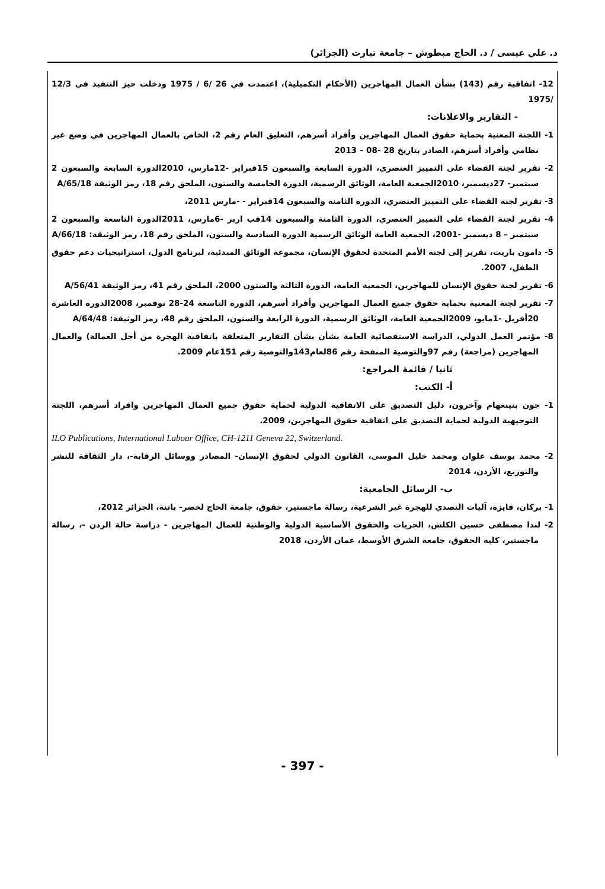د. علي عيسى / د. الحاج مبطوش – جامعة تيارت (الجزائر)
12- اتفاقية رقم (143) بشأن العمال المهاجرين (الأحكام التكميلية)، اعتمدت في 26 /6 / 1975 ودخلت حيز التنفيذ في 12/3 /1975
- التقارير والاعلانات:
1- اللجنة المعنية بحماية حقوق العمال المهاجرين وأفراد أسرهم، التعليق العام رقم 2، الخاص بالعمال المهاجرين في وضع غير نظامي وأفراد أسرهم، الصادر بتاريخ 28 -08 – 2013
2- تقرير لجنة القضاء على التمييز العنصري، الدورة السابعة والسبعون 15فبراير -12مارس، 2010الدورة السابعة والسبعون 2 سبتمبر- 27ديسمبر، 2010الجمعية العامة، الوثائق الرسمية، الدورة الخامسة والستون، الملحق رقم 18، رمز الوثيقة A/65/18
3- تقرير لجنة القضاء على التمييز العنصري، الدورة الثامنة والسبعون 14فبراير - -مارس 2011،
4- تقرير لجنة القضاء على التمييز العنصري، الدورة الثامنة والسبعون 14فب اربر -6مارس، 2011الدورة التاسعة والسبعون 2 سبتمبر – 8 ديسمبر -2001، الجمعية العامة الوثائق الرسمية الدورة السادسة والستون، الملحق رقم 18، رمز الوثيقة: A/66/18
5- دامون باريت، تقرير إلى لجنة الأمم المتحدة لحقوق الإنسان، مجموعة الوثائق المبدئية، لبرنامج الدول، استراتيجيات دعم حقوق الطفل، 2007.
6- تقرير لجنة حقوق الإنسان للمهاجرين، الجمعية العامة، الدورة الثالثة والستون 2000، الملحق رقم 41، رمز الوثيقة A/56/41
7- تقرير لجنة المعنية بحماية حقوق جميع العمال المهاجرين وأفراد أسرهم، الدورة التاسعة 24-28 نوفمبر، 2008الدورة العاشرة 20أفريل -1مايو، 2009الجمعية العامة، الوثائق الرسمية، الدورة الرابعة والستون، الملحق رقم 48، رمز الوثيقة: A/64/48
8- مؤتمر العمل الدولي، الدراسة الاستقصائية العامة بشأن بشأن التقارير المتعلقة باتفاقية الهجرة من أجل العمالة) والعمال المهاجرين (مراجعة) رقم 97والتوصية المنقحة رقم 86لعام143والتوصية رقم 151عام 2009.
ثانيا / قائمة المراجع:
أ- الكتب:
1- جون بنينغهام وآخرون، دليل التصديق على الاتفاقية الدولية لحماية حقوق جميع العمال المهاجرين وافراد أسرهم، اللجنة التوجيهية الدولية لحماية التصديق على اتفاقية حقوق المهاجرين، 2009.
ILO Publications, International Labour Office, CH-1211 Geneva 22, Switzerland.
2- محمد يوسف علوان ومحمد خليل الموسى، القانون الدولي لحقوق الإنسان- المصادر ووسائل الرقابة-، دار الثقافة للنشر والتوزيع، الأردن، 2014
ب- الرسائل الجامعية:
1- بركان، فايزة، آليات التصدي للهجرة غير الشرعية، رسالة ماجستير، حقوق، جامعة الحاج لخضر- باتنة، الجزائر 2012،
2- لندا مصطفى حسين الكلش، الحريات والحقوق الأساسية الدولية والوطنية للعمال المهاجرين - دراسة حالة الردن -، رسالة ماجستير، كلية الحقوق، جامعة الشرق الأوسط، عمان الأردن، 2018
- 397 -